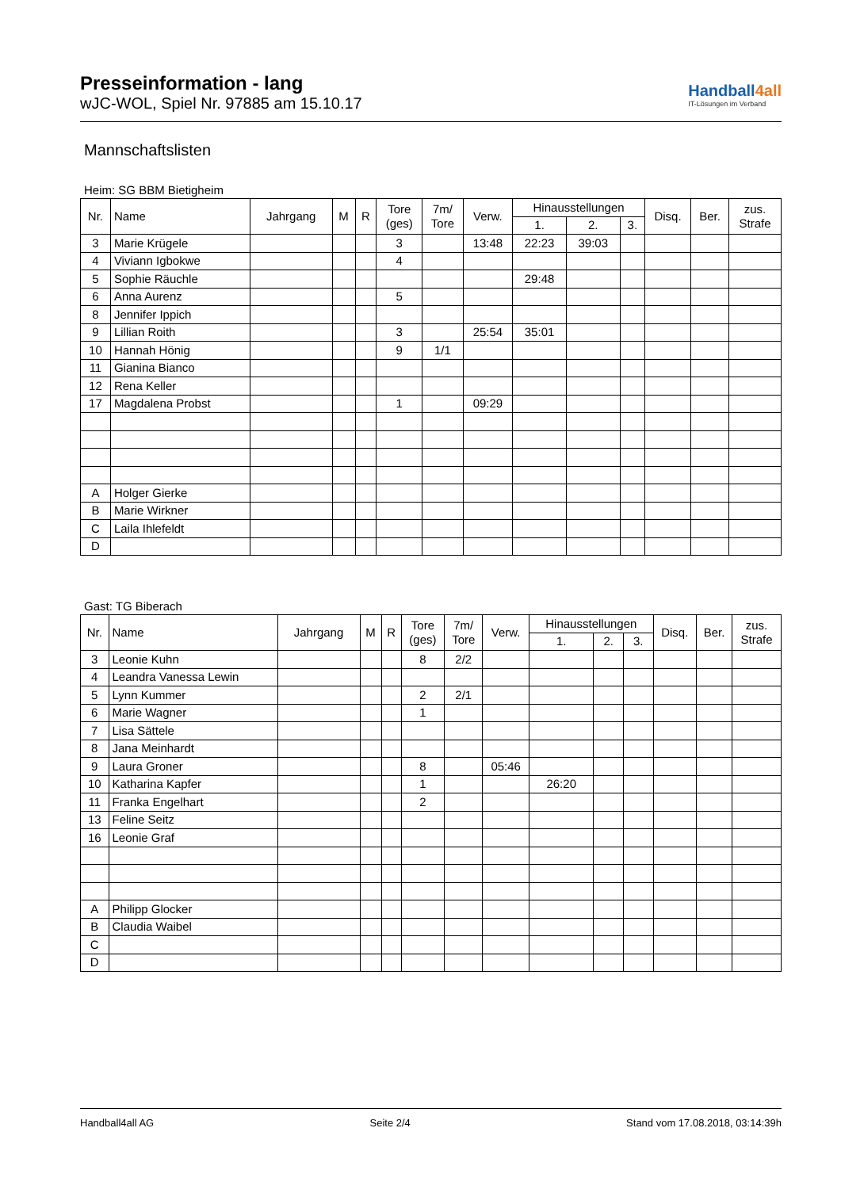Presseinformation - lang
wJC-WOL, Spiel Nr. 97885 am 15.10.17
Handball4all
IT-Lösungen im Verband
Mannschaftslisten
Heim: SG BBM Bietigheim
| Nr. | Name | Jahrgang | M | R | Tore (ges) | 7m/ Tore | Verw. | Hinausstellungen | | | Disq. | Ber. | zus. Strafe |
| --- | --- | --- | --- | --- | --- | --- | --- | --- | --- | --- | --- | --- | --- |
| | | | | | | | | 1. | 2. | 3. | | | |
| 3 | Marie Krügele | | | | 3 | | 13:48 | 22:23 | 39:03 | | | | |
| 4 | Viviann Igbokwe | | | | 4 | | | | | | | | |
| 5 | Sophie Räuchle | | | | | | | 29:48 | | | | | |
| 6 | Anna Aurenz | | | | 5 | | | | | | | | |
| 8 | Jennifer Ippich | | | | | | | | | | | | |
| 9 | Lillian Roith | | | | 3 | | 25:54 | 35:01 | | | | | |
| 10 | Hannah Hönig | | | | 9 | 1/1 | | | | | | | |
| 11 | Gianina Bianco | | | | | | | | | | | | |
| 12 | Rena Keller | | | | | | | | | | | | |
| 17 | Magdalena Probst | | | | 1 | | 09:29 | | | | | | |
| A | Holger Gierke | | | | | | | | | | | | |
| B | Marie Wirkner | | | | | | | | | | | | |
| C | Laila Ihlefeldt | | | | | | | | | | | | |
| D | | | | | | | | | | | | | |
Gast: TG Biberach
| Nr. | Name | Jahrgang | M | R | Tore (ges) | 7m/ Tore | Verw. | Hinausstellungen | | | Disq. | Ber. | zus. Strafe |
| --- | --- | --- | --- | --- | --- | --- | --- | --- | --- | --- | --- | --- | --- |
| | | | | | | | | 1. | 2. | 3. | | | |
| 3 | Leonie Kuhn | | | | 8 | 2/2 | | | | | | | |
| 4 | Leandra Vanessa Lewin | | | | | | | | | | | | |
| 5 | Lynn Kummer | | | | 2 | 2/1 | | | | | | | |
| 6 | Marie Wagner | | | | 1 | | | | | | | | |
| 7 | Lisa Sättele | | | | | | | | | | | | |
| 8 | Jana Meinhardt | | | | | | | | | | | | |
| 9 | Laura Groner | | | | 8 | | 05:46 | | | | | | |
| 10 | Katharina Kapfer | | | | 1 | | | 26:20 | | | | | |
| 11 | Franka Engelhart | | | | 2 | | | | | | | | |
| 13 | Feline Seitz | | | | | | | | | | | | |
| 16 | Leonie Graf | | | | | | | | | | | | |
| A | Philipp Glocker | | | | | | | | | | | | |
| B | Claudia Waibel | | | | | | | | | | | | |
| C | | | | | | | | | | | | | |
| D | | | | | | | | | | | | | |
Handball4all AG Seite 2/4 Stand vom 17.08.2018, 03:14:39h